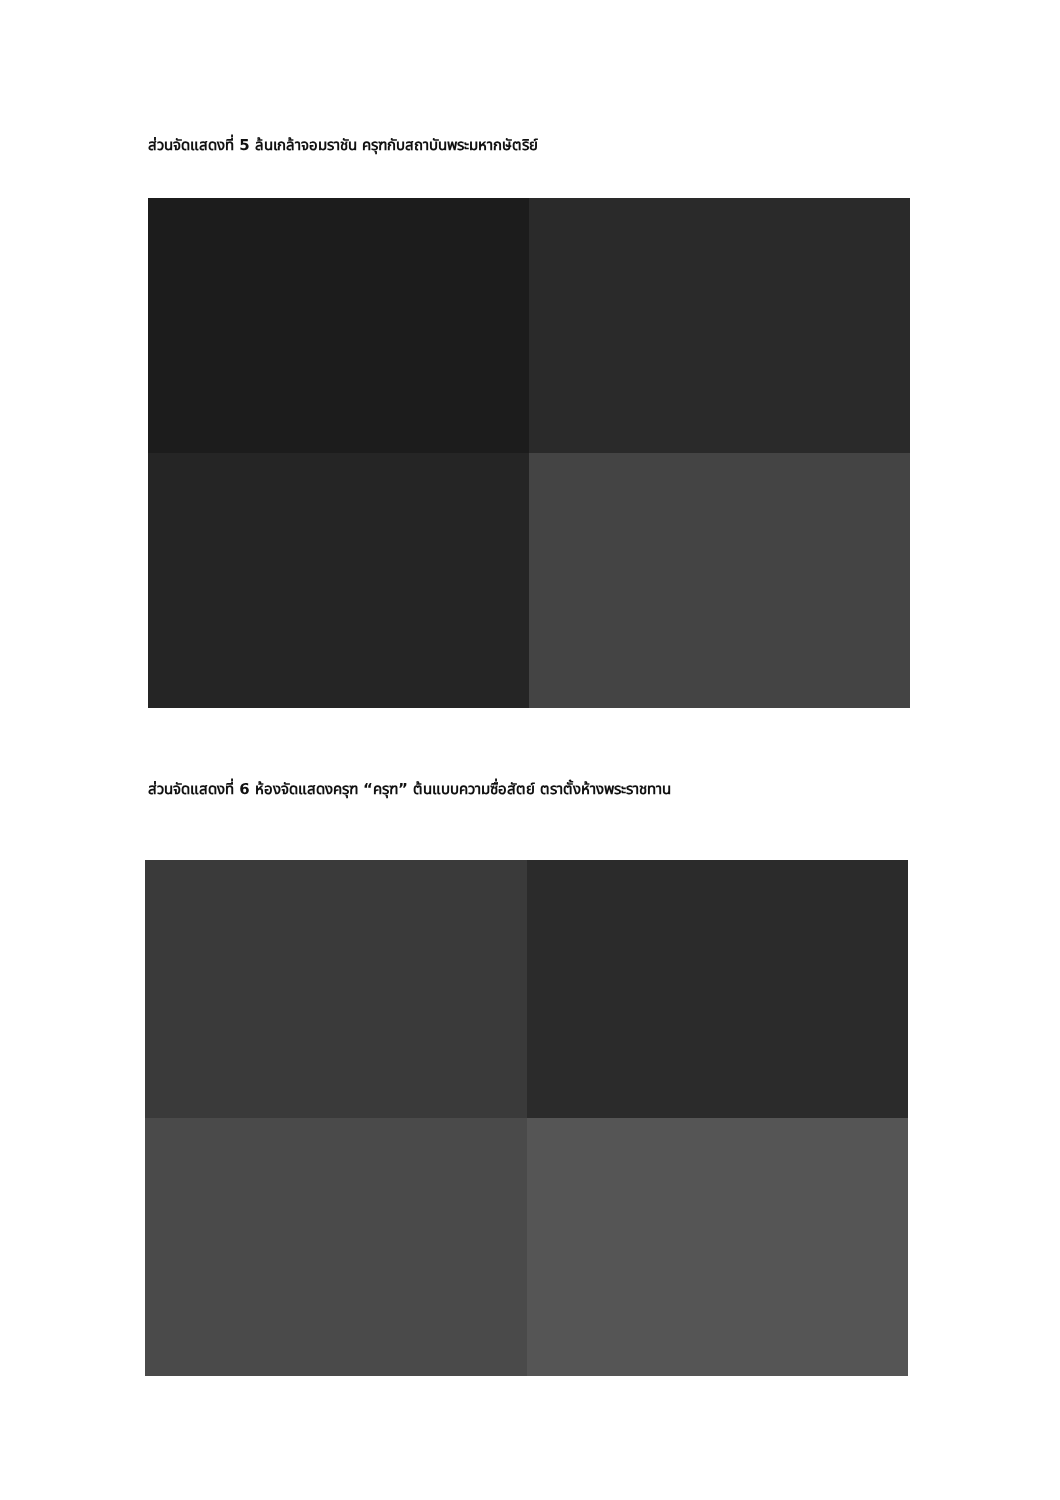ส่วนจัดแสดงที่ 5 ล้นเกล้าจอมราชัน ครุฑกับสถาบันพระมหากษัตริย์
ส่วนจัดแสดงที่ 6 ห้องจัดแสดงครุฑ “ครุฑ” ต้นแบบความซื่อสัตย์ ตราตั้งห้างพระราชทาน